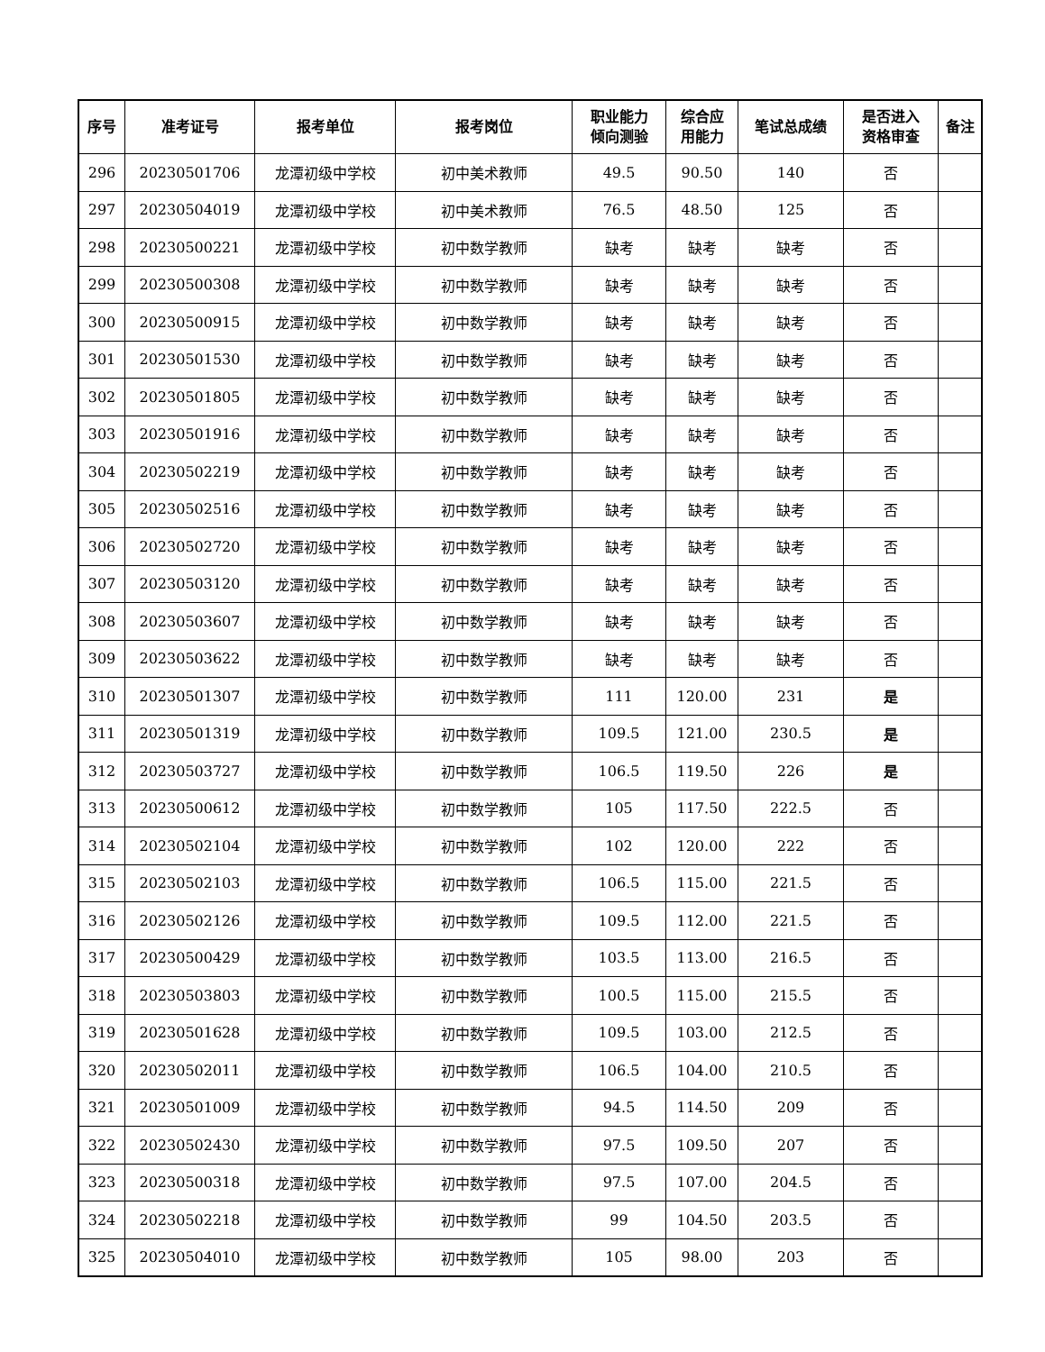| 序号 | 准考证号 | 报考单位 | 报考岗位 | 职业能力 倾向测验 | 综合应 用能力 | 笔试总成绩 | 是否进入 资格审查 | 备注 |
| --- | --- | --- | --- | --- | --- | --- | --- | --- |
| 296 | 20230501706 | 龙潭初级中学校 | 初中美术教师 | 49.5 | 90.50 | 140 | 否 | |
| 297 | 20230504019 | 龙潭初级中学校 | 初中美术教师 | 76.5 | 48.50 | 125 | 否 | |
| 298 | 20230500221 | 龙潭初级中学校 | 初中数学教师 | 缺考 | 缺考 | 缺考 | 否 | |
| 299 | 20230500308 | 龙潭初级中学校 | 初中数学教师 | 缺考 | 缺考 | 缺考 | 否 | |
| 300 | 20230500915 | 龙潭初级中学校 | 初中数学教师 | 缺考 | 缺考 | 缺考 | 否 | |
| 301 | 20230501530 | 龙潭初级中学校 | 初中数学教师 | 缺考 | 缺考 | 缺考 | 否 | |
| 302 | 20230501805 | 龙潭初级中学校 | 初中数学教师 | 缺考 | 缺考 | 缺考 | 否 | |
| 303 | 20230501916 | 龙潭初级中学校 | 初中数学教师 | 缺考 | 缺考 | 缺考 | 否 | |
| 304 | 20230502219 | 龙潭初级中学校 | 初中数学教师 | 缺考 | 缺考 | 缺考 | 否 | |
| 305 | 20230502516 | 龙潭初级中学校 | 初中数学教师 | 缺考 | 缺考 | 缺考 | 否 | |
| 306 | 20230502720 | 龙潭初级中学校 | 初中数学教师 | 缺考 | 缺考 | 缺考 | 否 | |
| 307 | 20230503120 | 龙潭初级中学校 | 初中数学教师 | 缺考 | 缺考 | 缺考 | 否 | |
| 308 | 20230503607 | 龙潭初级中学校 | 初中数学教师 | 缺考 | 缺考 | 缺考 | 否 | |
| 309 | 20230503622 | 龙潭初级中学校 | 初中数学教师 | 缺考 | 缺考 | 缺考 | 否 | |
| 310 | 20230501307 | 龙潭初级中学校 | 初中数学教师 | 111 | 120.00 | 231 | 是 | |
| 311 | 20230501319 | 龙潭初级中学校 | 初中数学教师 | 109.5 | 121.00 | 230.5 | 是 | |
| 312 | 20230503727 | 龙潭初级中学校 | 初中数学教师 | 106.5 | 119.50 | 226 | 是 | |
| 313 | 20230500612 | 龙潭初级中学校 | 初中数学教师 | 105 | 117.50 | 222.5 | 否 | |
| 314 | 20230502104 | 龙潭初级中学校 | 初中数学教师 | 102 | 120.00 | 222 | 否 | |
| 315 | 20230502103 | 龙潭初级中学校 | 初中数学教师 | 106.5 | 115.00 | 221.5 | 否 | |
| 316 | 20230502126 | 龙潭初级中学校 | 初中数学教师 | 109.5 | 112.00 | 221.5 | 否 | |
| 317 | 20230500429 | 龙潭初级中学校 | 初中数学教师 | 103.5 | 113.00 | 216.5 | 否 | |
| 318 | 20230503803 | 龙潭初级中学校 | 初中数学教师 | 100.5 | 115.00 | 215.5 | 否 | |
| 319 | 20230501628 | 龙潭初级中学校 | 初中数学教师 | 109.5 | 103.00 | 212.5 | 否 | |
| 320 | 20230502011 | 龙潭初级中学校 | 初中数学教师 | 106.5 | 104.00 | 210.5 | 否 | |
| 321 | 20230501009 | 龙潭初级中学校 | 初中数学教师 | 94.5 | 114.50 | 209 | 否 | |
| 322 | 20230502430 | 龙潭初级中学校 | 初中数学教师 | 97.5 | 109.50 | 207 | 否 | |
| 323 | 20230500318 | 龙潭初级中学校 | 初中数学教师 | 97.5 | 107.00 | 204.5 | 否 | |
| 324 | 20230502218 | 龙潭初级中学校 | 初中数学教师 | 99 | 104.50 | 203.5 | 否 | |
| 325 | 20230504010 | 龙潭初级中学校 | 初中数学教师 | 105 | 98.00 | 203 | 否 | |